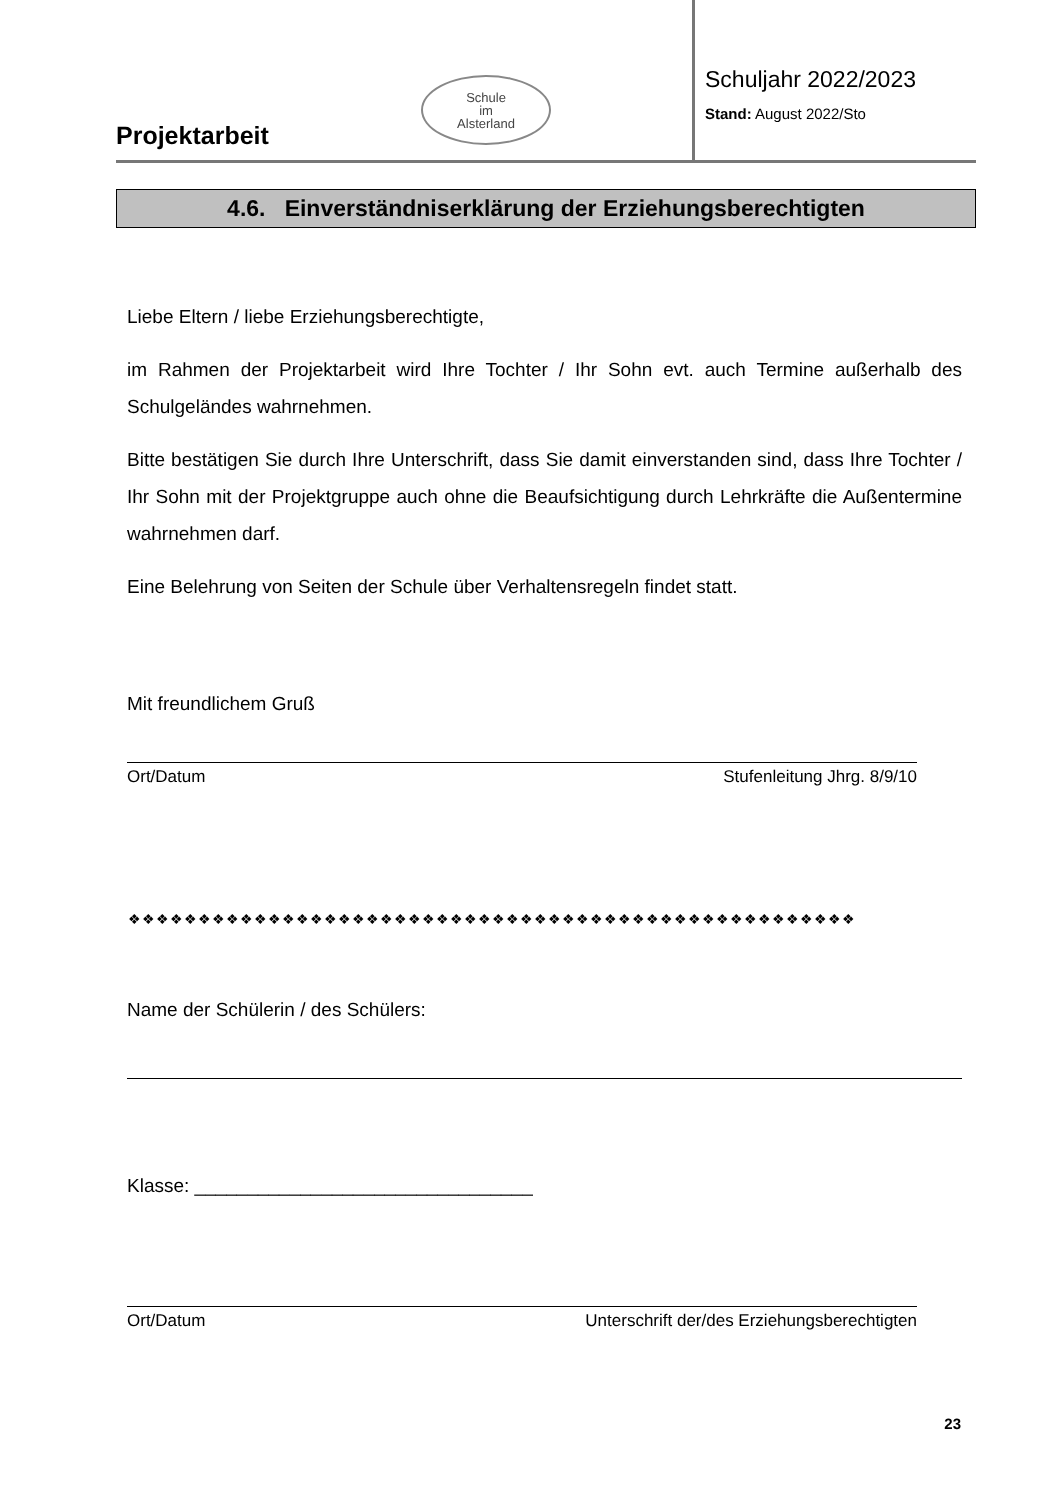Projektarbeit
Schule
im
Alsterland
Schuljahr 2022/2023
Stand: August 2022/Sto
4.6. Einverständniserklärung der Erziehungsberechtigten
Liebe Eltern / liebe Erziehungsberechtigte,
im Rahmen der Projektarbeit wird Ihre Tochter / Ihr Sohn evt. auch Termine außerhalb des Schulgeländes wahrnehmen.
Bitte bestätigen Sie durch Ihre Unterschrift, dass Sie damit einverstanden sind, dass Ihre Tochter / Ihr Sohn mit der Projektgruppe auch ohne die Beaufsichtigung durch Lehrkräfte die Außentermine wahrnehmen darf.
Eine Belehrung von Seiten der Schule über Verhaltensregeln findet statt.
Mit freundlichem Gruß
Ort/Datum Stufenleitung Jhrg. 8/9/10
❖❖❖❖❖❖❖❖❖❖❖❖❖❖❖❖❖❖❖❖❖❖❖❖❖❖❖❖❖❖❖❖❖❖❖❖❖❖❖❖❖❖❖❖❖❖❖❖❖❖❖❖
Name der Schülerin / des Schülers:
Klasse: ________________________________
Ort/Datum Unterschrift der/des Erziehungsberechtigten
23